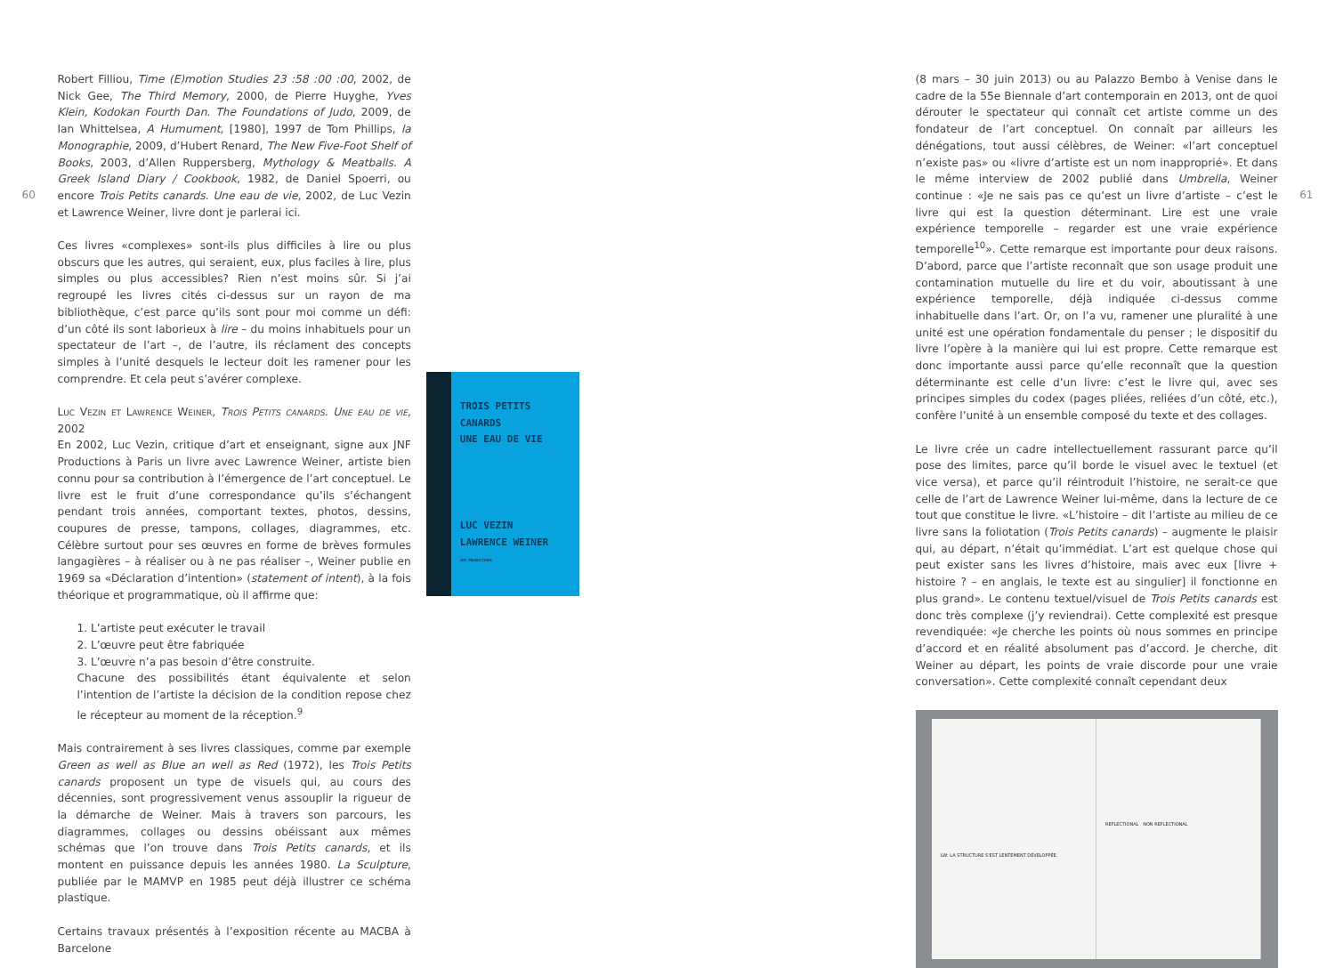60
Robert Filliou, Time (E)motion Studies 23 :58 :00 :00, 2002, de Nick Gee, The Third Memory, 2000, de Pierre Huyghe, Yves Klein, Kodokan Fourth Dan. The Foundations of Judo, 2009, de Ian Whittelsea, A Humument, [1980], 1997 de Tom Phillips, la Monographie, 2009, d’Hubert Renard, The New Five-Foot Shelf of Books, 2003, d’Allen Ruppersberg, Mythology & Meatballs. A Greek Island Diary / Cookbook, 1982, de Daniel Spoerri, ou encore Trois Petits canards. Une eau de vie, 2002, de Luc Vezin et Lawrence Weiner, livre dont je parlerai ici.
Ces livres «complexes» sont-ils plus difficiles à lire ou plus obscurs que les autres, qui seraient, eux, plus faciles à lire, plus simples ou plus accessibles? Rien n’est moins sûr. Si j’ai regroupé les livres cités ci-dessus sur un rayon de ma bibliothèque, c’est parce qu’ils sont pour moi comme un défi: d’un côté ils sont laborieux à lire – du moins inhabituels pour un spectateur de l’art –, de l’autre, ils réclament des concepts simples à l’unité desquels le lecteur doit les ramener pour les comprendre. Et cela peut s’avérer complexe.
Luc Vezin et Lawrence Weiner, Trois Petits canards. Une eau de vie, 2002
En 2002, Luc Vezin, critique d’art et enseignant, signe aux JNF Productions à Paris un livre avec Lawrence Weiner, artiste bien connu pour sa contribution à l’émergence de l’art conceptuel. Le livre est le fruit d’une correspondance qu’ils s’échangent pendant trois années, comportant textes, photos, dessins, coupures de presse, tampons, collages, diagrammes, etc. Célèbre surtout pour ses œuvres en forme de brèves formules langagières – à réaliser ou à ne pas réaliser –, Weiner publie en 1969 sa «Déclaration d’intention» (statement of intent), à la fois théorique et programmatique, où il affirme que:
1. L’artiste peut exécuter le travail
2. L’œuvre peut être fabriquée
3. L’œuvre n’a pas besoin d’être construite.
Chacune des possibilités étant équivalente et selon l’intention de l’artiste la décision de la condition repose chez le récepteur au moment de la réception.<sup>9</sup>
Mais contrairement à ses livres classiques, comme par exemple Green as well as Blue an well as Red (1972), les Trois Petits canards proposent un type de visuels qui, au cours des décennies, sont progressivement venus assouplir la rigueur de la démarche de Weiner. Mais à travers son parcours, les diagrammes, collages ou dessins obéissant aux mêmes schémas que l’on trouve dans Trois Petits canards, et ils montent en puissance depuis les années 1980. La Sculpture, publiée par le MAMVP en 1985 peut déjà illustrer ce schéma plastique.
Certains travaux présentés à l’exposition récente au MACBA à Barcelone
TROIS PETITS CANARDS
UNE EAU DE VIE
LUC VEZIN
LAWRENCE WEINER
JNF PRODUCTIONS
(8 mars – 30 juin 2013) ou au Palazzo Bembo à Venise dans le cadre de la 55e Biennale d’art contemporain en 2013, ont de quoi dérouter le spectateur qui connaît cet artiste comme un des fondateur de l’art conceptuel. On connaît par ailleurs les dénégations, tout aussi célèbres, de Weiner: «l’art conceptuel n’existe pas» ou «livre d’artiste est un nom inapproprié». Et dans le même interview de 2002 publié dans Umbrella, Weiner continue : «Je ne sais pas ce qu’est un livre d’artiste – c’est le livre qui est la question déterminant. Lire est une vraie expérience temporelle – regarder est une vraie expérience temporelle<sup>10</sup>». Cette remarque est importante pour deux raisons. D’abord, parce que l’artiste reconnaît que son usage produit une contamination mutuelle du lire et du voir, aboutissant à une expérience temporelle, déjà indiquée ci-dessus comme inhabituelle dans l’art. Or, on l’a vu, ramener une pluralité à une unité est une opération fondamentale du penser ; le dispositif du livre l’opère à la manière qui lui est propre. Cette remarque est donc importante aussi parce qu’elle reconnaît que la question déterminante est celle d’un livre: c’est le livre qui, avec ses principes simples du codex (pages pliées, reliées d’un côté, etc.), confère l’unité à un ensemble composé du texte et des collages.
Le livre crée un cadre intellectuellement rassurant parce qu’il pose des limites, parce qu’il borde le visuel avec le textuel (et vice versa), et parce qu’il réintroduit l’histoire, ne serait-ce que celle de l’art de Lawrence Weiner lui-même, dans la lecture de ce tout que constitue le livre. «L’histoire – dit l’artiste au milieu de ce livre sans la foliotation (Trois Petits canards) – augmente le plaisir qui, au départ, n’était qu’immédiat. L’art est quelque chose qui peut exister sans les livres d’histoire, mais avec eux [livre + histoire ? – en anglais, le texte est au singulier] il fonctionne en plus grand». Le contenu textuel/visuel de Trois Petits canards est donc très complexe (j’y reviendrai). Cette complexité est presque revendiquée: «Je cherche les points où nous sommes en principe d’accord et en réalité absolument pas d’accord. Je cherche, dit Weiner au départ, les points de vraie discorde pour une vraie conversation». Cette complexité connaît cependant deux
LW: LA STRUCTURE S'EST LENTEMENT DÉVELOPPÉE.
REFLECTIONAL NON REFLECTIONAL
61